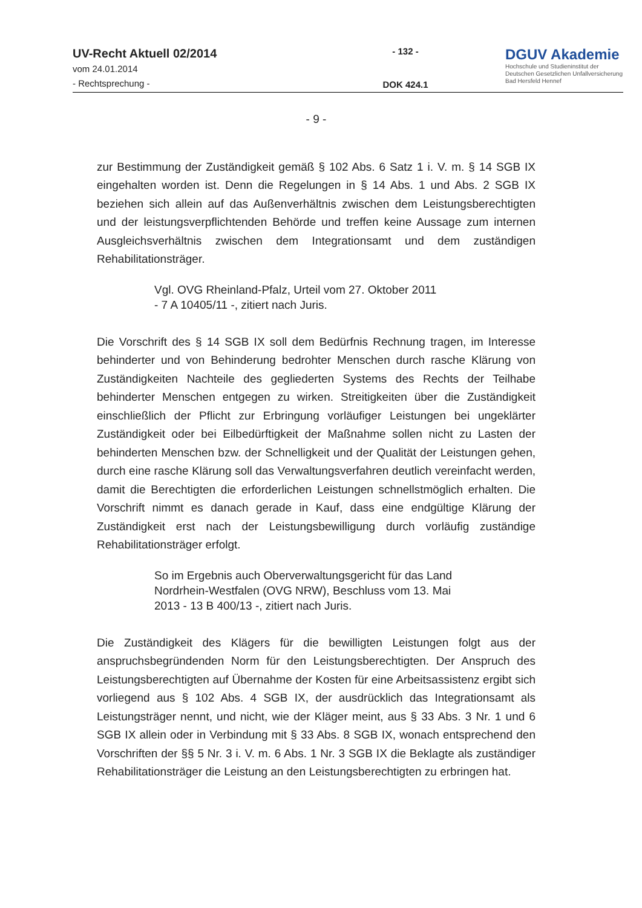UV-Recht Aktuell 02/2014
vom 24.01.2014
- Rechtsprechung -
- 132 -
DOK 424.1
DGUV Akademie
Hochschule und Studieninstitut der
Deutschen Gesetzlichen Unfallversicherung
Bad Hersfeld Hennef
- 9 -
zur Bestimmung der Zuständigkeit gemäß § 102 Abs. 6 Satz 1 i. V. m. § 14 SGB IX eingehalten worden ist. Denn die Regelungen in § 14 Abs. 1 und Abs. 2 SGB IX beziehen sich allein auf das Außenverhältnis zwischen dem Leistungsberechtigten und der leistungsverpflichtenden Behörde und treffen keine Aussage zum internen Ausgleichsverhältnis zwischen dem Integrationsamt und dem zuständigen Rehabilitationsträger.
Vgl. OVG Rheinland-Pfalz, Urteil vom 27. Oktober 2011
- 7 A 10405/11 -, zitiert nach Juris.
Die Vorschrift des § 14 SGB IX soll dem Bedürfnis Rechnung tragen, im Interesse behinderter und von Behinderung bedrohter Menschen durch rasche Klärung von Zuständigkeiten Nachteile des gegliederten Systems des Rechts der Teilhabe behinderter Menschen entgegen zu wirken. Streitigkeiten über die Zuständigkeit einschließlich der Pflicht zur Erbringung vorläufiger Leistungen bei ungeklärter Zuständigkeit oder bei Eilbedürftigkeit der Maßnahme sollen nicht zu Lasten der behinderten Menschen bzw. der Schnelligkeit und der Qualität der Leistungen gehen, durch eine rasche Klärung soll das Verwaltungsverfahren deutlich vereinfacht werden, damit die Berechtigten die erforderlichen Leistungen schnellstmöglich erhalten. Die Vorschrift nimmt es danach gerade in Kauf, dass eine endgültige Klärung der Zuständigkeit erst nach der Leistungsbewilligung durch vorläufig zuständige Rehabilitationsträger erfolgt.
So im Ergebnis auch Oberverwaltungsgericht für das Land Nordrhein-Westfalen (OVG NRW), Beschluss vom 13. Mai 2013 - 13 B 400/13 -, zitiert nach Juris.
Die Zuständigkeit des Klägers für die bewilligten Leistungen folgt aus der anspruchsbegründenden Norm für den Leistungsberechtigten. Der Anspruch des Leistungsberechtigten auf Übernahme der Kosten für eine Arbeitsassistenz ergibt sich vorliegend aus § 102 Abs. 4 SGB IX, der ausdrücklich das Integrationsamt als Leistungsträger nennt, und nicht, wie der Kläger meint, aus § 33 Abs. 3 Nr. 1 und 6 SGB IX allein oder in Verbindung mit § 33 Abs. 8 SGB IX, wonach entsprechend den Vorschriften der §§ 5 Nr. 3 i. V. m. 6 Abs. 1 Nr. 3 SGB IX die Beklagte als zuständiger Rehabilitationsträger die Leistung an den Leistungsberechtigten zu erbringen hat.